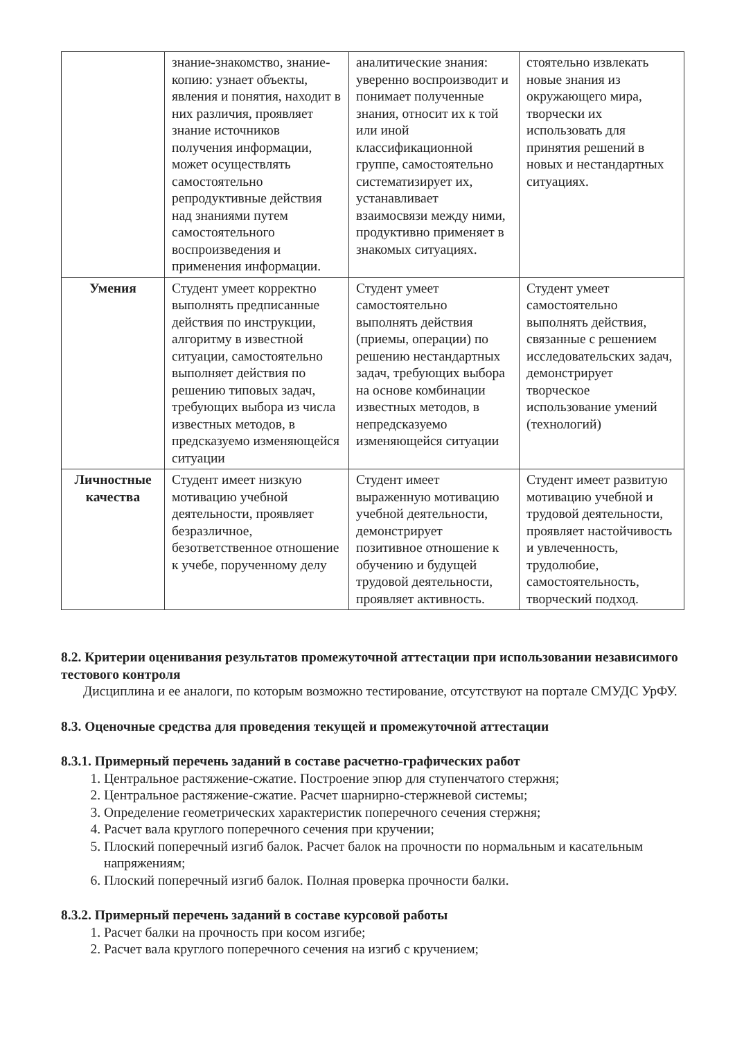| | знание-знакомство, знание-копию: узнает объекты, явления и понятия, находит в них различия, проявляет знание источников получения информации, может осуществлять самостоятельно репродуктивные действия над знаниями путем самостоятельного воспроизведения и применения информации. | аналитические знания: уверенно воспроизводит и понимает полученные знания, относит их к той или иной классификационной группе, самостоятельно систематизирует их, устанавливает взаимосвязи между ними, продуктивно применяет в знакомых ситуациях. | стоятельно извлекать новые знания из окружающего мира, творчески их использовать для принятия решений в новых и нестандартных ситуациях. |
| Умения | Студент умеет корректно выполнять предписанные действия по инструкции, алгоритму в известной ситуации, самостоятельно выполняет действия по решению типовых задач, требующих выбора из числа известных методов, в предсказуемо изменяющейся ситуации | Студент умеет самостоятельно выполнять действия (приемы, операции) по решению нестандартных задач, требующих выбора на основе комбинации известных методов, в непредсказуемо изменяющейся ситуации | Студент умеет самостоятельно выполнять действия, связанные с решением исследовательских задач, демонстрирует творческое использование умений (технологий) |
| Личностные качества | Студент имеет низкую мотивацию учебной деятельности, проявляет безразличное, безответственное отношение к учебе, порученному делу | Студент имеет выраженную мотивацию учебной деятельности, демонстрирует позитивное отношение к обучению и будущей трудовой деятельности, проявляет активность. | Студент имеет развитую мотивацию учебной и трудовой деятельности, проявляет настойчивость и увлеченность, трудолюбие, самостоятельность, творческий подход. |
8.2. Критерии оценивания результатов промежуточной аттестации при использовании независимого тестового контроля
Дисциплина и ее аналоги, по которым возможно тестирование, отсутствуют на портале СМУДС УрФУ.
8.3. Оценочные средства для проведения текущей и промежуточной аттестации
8.3.1. Примерный перечень заданий в составе расчетно-графических работ
1. Центральное растяжение-сжатие. Построение эпюр для ступенчатого стержня;
2. Центральное растяжение-сжатие. Расчет шарнирно-стержневой системы;
3. Определение геометрических характеристик поперечного сечения стержня;
4. Расчет вала круглого поперечного сечения при кручении;
5. Плоский поперечный изгиб балок. Расчет балок на прочности по нормальным и касательным напряжениям;
6. Плоский поперечный изгиб балок. Полная проверка прочности балки.
8.3.2. Примерный перечень заданий в составе курсовой работы
1. Расчет балки на прочность при косом изгибе;
2. Расчет вала круглого поперечного сечения на изгиб с кручением;